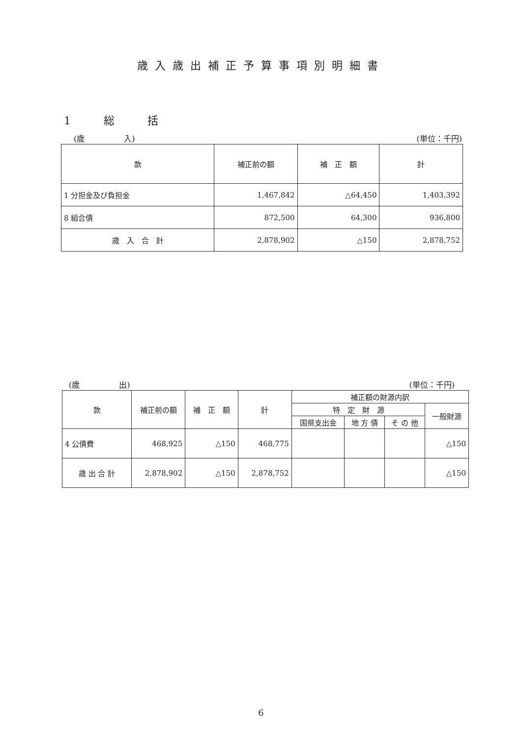歳入歳出補正予算事項別明細書
1 総 括
(歳　　　　　入) (単位：千円)
| 款 | 補正前の額 | 補 正 額 | 計 |
| --- | --- | --- | --- |
| 1 分担金及び負担金 | 1,467,842 | △64,450 | 1,403,392 |
| 8 組合債 | 872,500 | 64,300 | 936,800 |
| 歳 入 合 計 | 2,878,902 | △150 | 2,878,752 |
(歳　　　　　出) (単位：千円)
| 款 | 補正前の額 | 補 正 額 | 計 | 補正額の財源内訳 | | | |
| --- | --- | --- | --- | --- | --- | --- | --- |
| | | | | 特 定 財 源 | | | 一般財源 |
| | | | | 国県支出金 | 地 方 債 | そ の 他 | |
| 4 公債費 | 468,925 | △150 | 468,775 | | | | △150 |
| 歳 出 合 計 | 2,878,902 | △150 | 2,878,752 | | | | △150 |
6